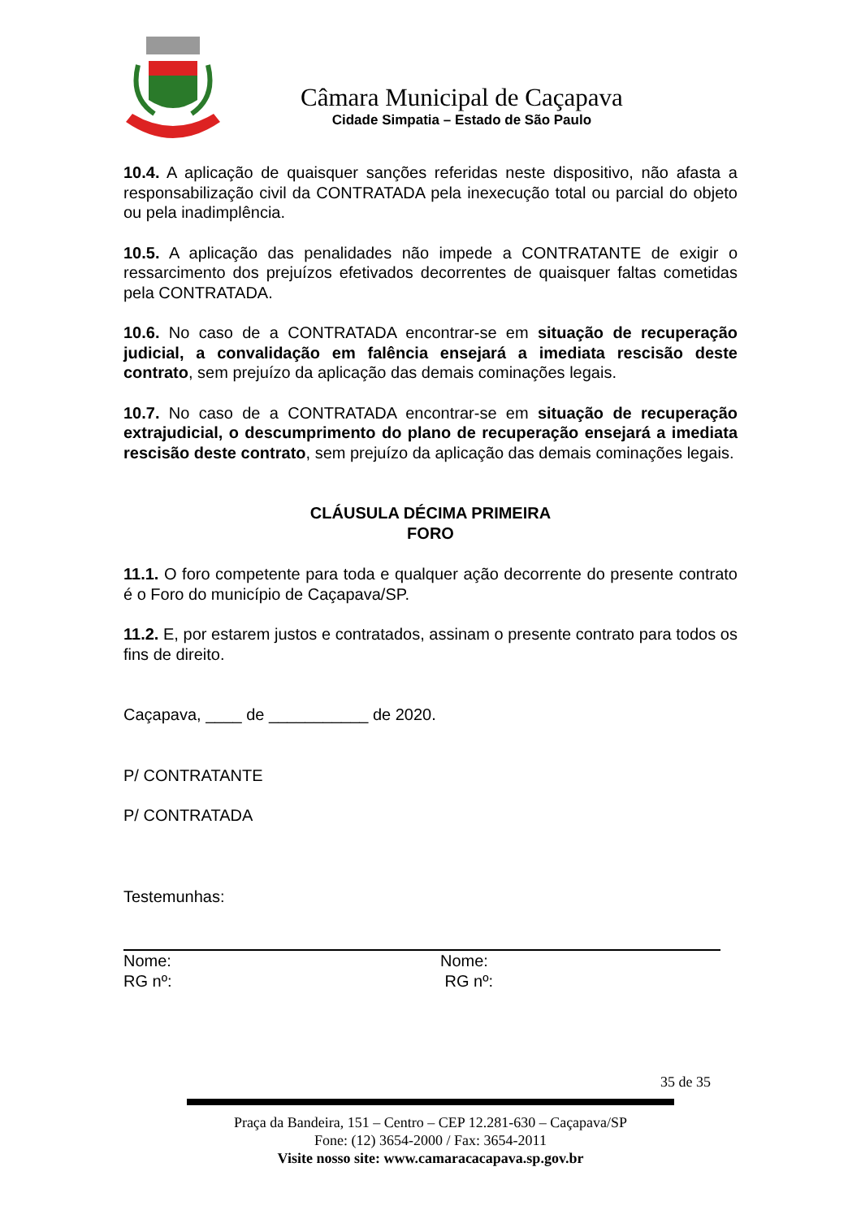Câmara Municipal de Caçapava
Cidade Simpatia – Estado de São Paulo
10.4. A aplicação de quaisquer sanções referidas neste dispositivo, não afasta a responsabilização civil da CONTRATADA pela inexecução total ou parcial do objeto ou pela inadimplência.
10.5. A aplicação das penalidades não impede a CONTRATANTE de exigir o ressarcimento dos prejuízos efetivados decorrentes de quaisquer faltas cometidas pela CONTRATADA.
10.6. No caso de a CONTRATADA encontrar-se em situação de recuperação judicial, a convalidação em falência ensejará a imediata rescisão deste contrato, sem prejuízo da aplicação das demais cominações legais.
10.7. No caso de a CONTRATADA encontrar-se em situação de recuperação extrajudicial, o descumprimento do plano de recuperação ensejará a imediata rescisão deste contrato, sem prejuízo da aplicação das demais cominações legais.
CLÁUSULA DÉCIMA PRIMEIRA
FORO
11.1. O foro competente para toda e qualquer ação decorrente do presente contrato é o Foro do município de Caçapava/SP.
11.2. E, por estarem justos e contratados, assinam o presente contrato para todos os fins de direito.
Caçapava, ____ de ___________ de 2020.
P/ CONTRATANTE
P/ CONTRATADA
Testemunhas:
Nome:
RG nº:
Nome:
RG nº:
35 de 35
Praça da Bandeira, 151 – Centro – CEP 12.281-630 – Caçapava/SP
Fone: (12) 3654-2000 / Fax: 3654-2011
Visite nosso site: www.camaracacapava.sp.gov.br